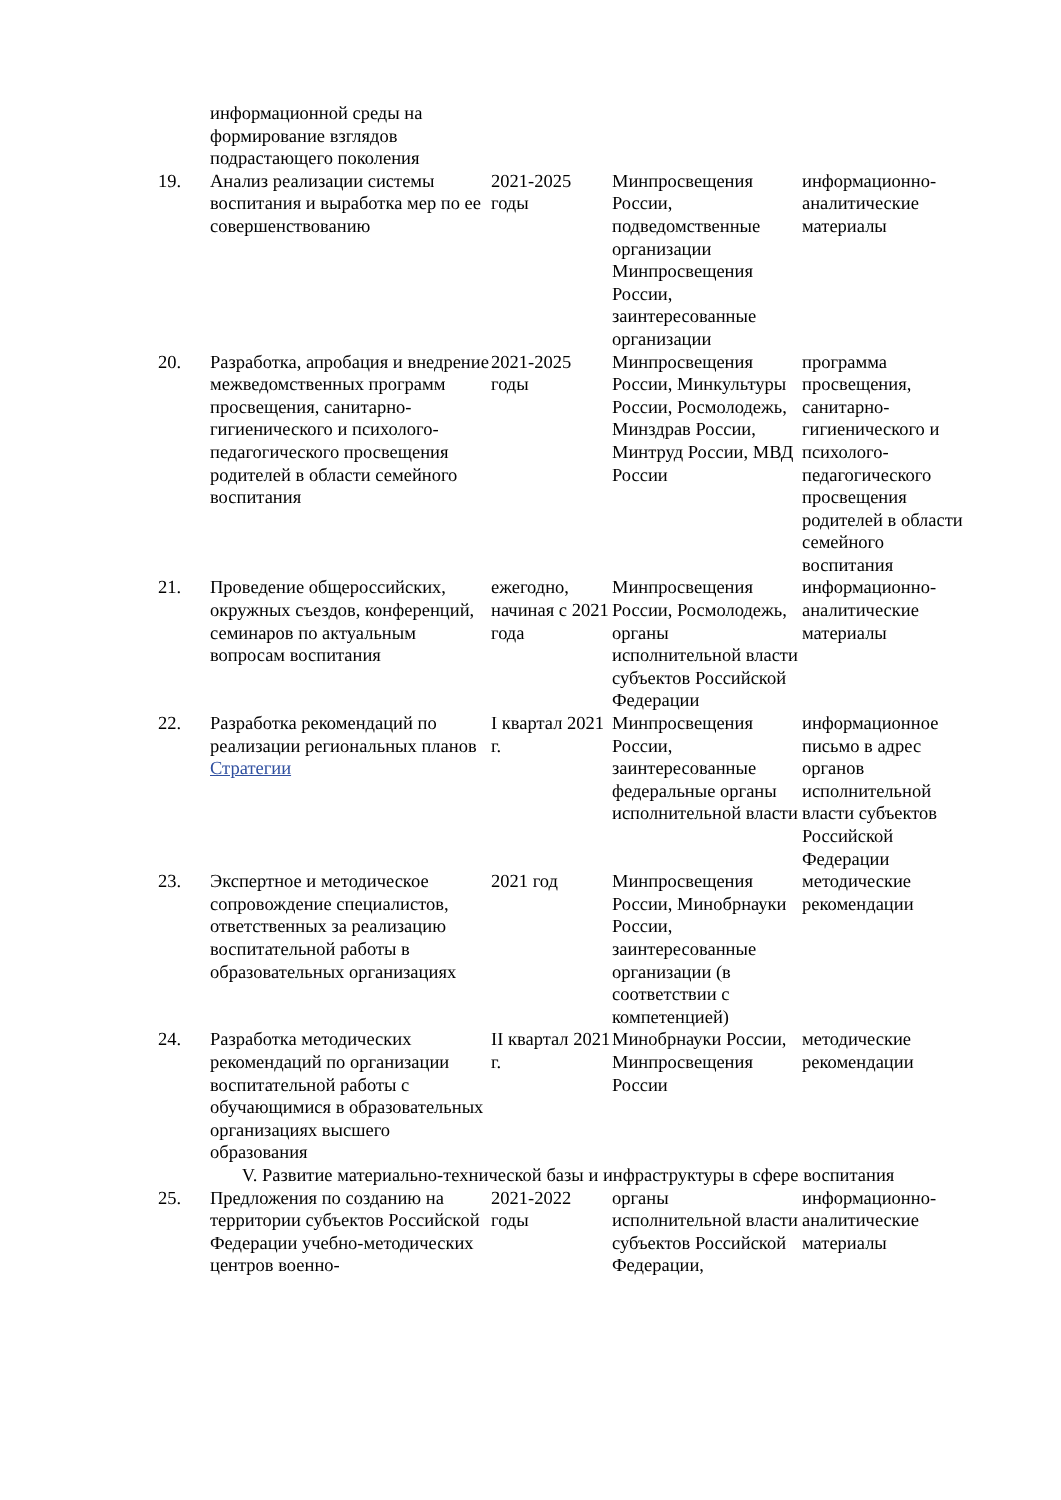| | информационной среды на формирование взглядов подрастающего поколения | | | |
| 19. | Анализ реализации системы воспитания и выработка мер по ее совершенствованию | 2021-2025 годы | Минпросвещения России, подведомственные организации Минпросвещения России, заинтересованные организации | информационно-аналитические материалы |
| 20. | Разработка, апробация и внедрение межведомственных программ просвещения, санитарно-гигиенического и психолого-педагогического просвещения родителей в области семейного воспитания | 2021-2025 годы | Минпросвещения России, Минкультуры России, Росмолодежь, Минздрав России, Минтруд России, МВД России | программа просвещения, санитарно-гигиенического и психолого-педагогического просвещения родителей в области семейного воспитания |
| 21. | Проведение общероссийских, окружных съездов, конференций, семинаров по актуальным вопросам воспитания | ежегодно, начиная с 2021 года | Минпросвещения России, Росмолодежь, органы исполнительной власти субъектов Российской Федерации | информационно-аналитические материалы |
| 22. | Разработка рекомендаций по реализации региональных планов Стратегии | I квартал 2021 г. | Минпросвещения России, заинтересованные федеральные органы исполнительной власти | информационное письмо в адрес органов исполнительной власти субъектов Российской Федерации |
| 23. | Экспертное и методическое сопровождение специалистов, ответственных за реализацию воспитательной работы в образовательных организациях | 2021 год | Минпросвещения России, Минобрнауки России, заинтересованные организации (в соответствии с компетенцией) | методические рекомендации |
| 24. | Разработка методических рекомендаций по организации воспитательной работы с обучающимися в образовательных организациях высшего образования | II квартал 2021 г. | Минобрнауки России, Минпросвещения России | методические рекомендации |
| V. Развитие материально-технической базы и инфраструктуры в сфере воспитания | | | | |
| 25. | Предложения по созданию на территории субъектов Российской Федерации учебно-методических центров военно- | 2021-2022 годы | органы исполнительной власти субъектов Российской Федерации, | информационно-аналитические материалы |